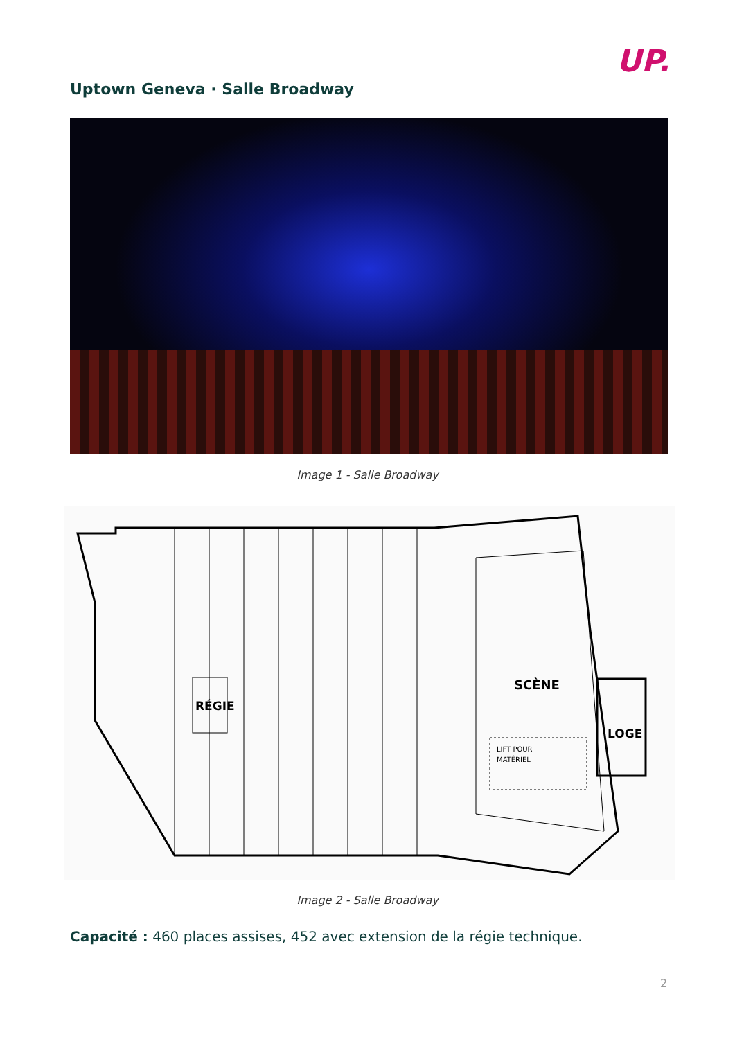UP.
Uptown Geneva · Salle Broadway
Image 1 - Salle Broadway
SCÈNE
RÉGIE
LOGE
LIFT POUR
MATÉRIEL
Image 2 - Salle Broadway
Capacité : 460 places assises, 452 avec extension de la régie technique.
2